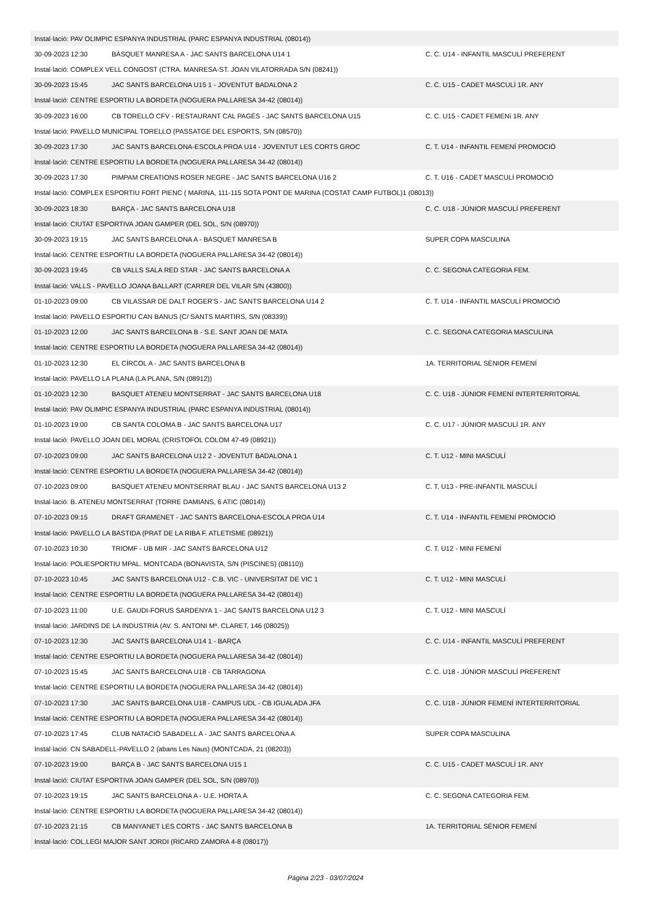| Instal·lació: PAV OLIMPIC ESPANYA INDUSTRIAL (PARC ESPANYA INDUSTRIAL (08014)) | | |
| 30-09-2023 12:30 | BÀSQUET MANRESA A - JAC SANTS BARCELONA U14 1 | C. C. U14 - INFANTIL MASCULÍ PREFERENT |
| Instal·lació: COMPLEX VELL CONGOST (CTRA. MANRESA-ST. JOAN VILATORRADA S/N (08241)) | | |
| 30-09-2023 15:45 | JAC SANTS BARCELONA U15 1 - JOVENTUT BADALONA 2 | C. C. U15 - CADET MASCULÍ 1R. ANY |
| Instal·lació: CENTRE ESPORTIU LA BORDETA (NOGUERA PALLARESA 34-42 (08014)) | | |
| 30-09-2023 16:00 | CB TORELLÓ CFV - RESTAURANT CAL PAGÈS - JAC SANTS BARCELONA U15 | C. C. U15 - CADET FEMENí 1R. ANY |
| Instal·lació: PAVELLO MUNICIPAL TORELLO (PASSATGE DEL ESPORTS, S/N (08570)) | | |
| 30-09-2023 17:30 | JAC SANTS BARCELONA-ESCOLA PROA U14 - JOVENTUT LES CORTS GROC | C. T. U14 - INFANTIL FEMENÍ PROMOCIÓ |
| Instal·lació: CENTRE ESPORTIU LA BORDETA (NOGUERA PALLARESA 34-42 (08014)) | | |
| 30-09-2023 17:30 | PIMPAM CREATIONS ROSER NEGRE - JAC SANTS BARCELONA U16 2 | C. T. U16 - CADET MASCULÍ PROMOCIÓ |
| Instal·lació: COMPLEX ESPORTIU FORT PIENC ( MARINA, 111-115 SOTA PONT DE MARINA (COSTAT CAMP FUTBOL)1 (08013)) | | |
| 30-09-2023 18:30 | BARÇA - JAC SANTS BARCELONA U18 | C. C. U18 - JÚNIOR MASCULÍ PREFERENT |
| Instal·lació: CIUTAT ESPORTIVA JOAN GAMPER (DEL SOL, S/N (08970)) | | |
| 30-09-2023 19:15 | JAC SANTS BARCELONA A - BÀSQUET MANRESA B | SUPER COPA MASCULINA |
| Instal·lació: CENTRE ESPORTIU LA BORDETA (NOGUERA PALLARESA 34-42 (08014)) | | |
| 30-09-2023 19:45 | CB VALLS SALA RED STAR - JAC SANTS BARCELONA A | C. C. SEGONA CATEGORIA FEM. |
| Instal·lació: VALLS - PAVELLO JOANA BALLART (CARRER DEL VILAR S/N (43800)) | | |
| 01-10-2023 09:00 | CB VILASSAR DE DALT ROGER'S - JAC SANTS BARCELONA U14 2 | C. T. U14 - INFANTIL MASCULÍ PROMOCIÓ |
| Instal·lació: PAVELLO ESPORTIU CAN BANUS (C/ SANTS MARTIRS, S/N (08339)) | | |
| 01-10-2023 12:00 | JAC SANTS BARCELONA B - S.E. SANT JOAN DE MATA | C. C. SEGONA CATEGORIA MASCULINA |
| Instal·lació: CENTRE ESPORTIU LA BORDETA (NOGUERA PALLARESA 34-42 (08014)) | | |
| 01-10-2023 12:30 | EL CÍRCOL A - JAC SANTS BARCELONA B | 1A. TERRITORIAL SÈNIOR FEMENÍ |
| Instal·lació: PAVELLO LA PLANA (LA PLANA, S/N (08912)) | | |
| 01-10-2023 12:30 | BASQUET ATENEU MONTSERRAT - JAC SANTS BARCELONA U18 | C. C. U18 - JÚNIOR FEMENÍ INTERTERRITORIAL |
| Instal·lació: PAV OLIMPIC ESPANYA INDUSTRIAL (PARC ESPANYA INDUSTRIAL (08014)) | | |
| 01-10-2023 19:00 | CB SANTA COLOMA B - JAC SANTS BARCELONA U17 | C. C. U17 - JÚNIOR MASCULÍ 1R. ANY |
| Instal·lació: PAVELLO JOAN DEL MORAL (CRISTOFOL COLOM 47-49 (08921)) | | |
| 07-10-2023 09:00 | JAC SANTS BARCELONA U12 2 - JOVENTUT BADALONA 1 | C. T. U12 - MINI MASCULÍ |
| Instal·lació: CENTRE ESPORTIU LA BORDETA (NOGUERA PALLARESA 34-42 (08014)) | | |
| 07-10-2023 09:00 | BASQUET ATENEU MONTSERRAT BLAU - JAC SANTS BARCELONA U13 2 | C. T. U13 - PRE-INFANTIL MASCULÍ |
| Instal·lació: B. ATENEU MONTSERRAT (TORRE DAMIANS, 6 ATIC (08014)) | | |
| 07-10-2023 09:15 | DRAFT GRAMENET - JAC SANTS BARCELONA-ESCOLA PROA U14 | C. T. U14 - INFANTIL FEMENÍ PROMOCIÓ |
| Instal·lació: PAVELLO LA BASTIDA (PRAT DE LA RIBA F. ATLETISME (08921)) | | |
| 07-10-2023 10:30 | TRIOMF - UB MIR - JAC SANTS BARCELONA U12 | C. T. U12 - MINI FEMENÍ |
| Instal·lació: POLIESPORTIU MPAL. MONTCADA (BONAVISTA, S/N (PISCINES) (08110)) | | |
| 07-10-2023 10:45 | JAC SANTS BARCELONA U12 - C.B. VIC - UNIVERSITAT DE VIC 1 | C. T. U12 - MINI MASCULÍ |
| Instal·lació: CENTRE ESPORTIU LA BORDETA (NOGUERA PALLARESA 34-42 (08014)) | | |
| 07-10-2023 11:00 | U.E. GAUDI-FORUS SARDENYA 1 - JAC SANTS BARCELONA U12 3 | C. T. U12 - MINI MASCULÍ |
| Instal·lació: JARDINS DE LA INDUSTRIA (AV. S. ANTONI Mª. CLARET, 146 (08025)) | | |
| 07-10-2023 12:30 | JAC SANTS BARCELONA U14 1 - BARÇA | C. C. U14 - INFANTIL MASCULÍ PREFERENT |
| Instal·lació: CENTRE ESPORTIU LA BORDETA (NOGUERA PALLARESA 34-42 (08014)) | | |
| 07-10-2023 15:45 | JAC SANTS BARCELONA U18 - CB TARRAGONA | C. C. U18 - JÚNIOR MASCULÍ PREFERENT |
| Instal·lació: CENTRE ESPORTIU LA BORDETA (NOGUERA PALLARESA 34-42 (08014)) | | |
| 07-10-2023 17:30 | JAC SANTS BARCELONA U18 - CAMPUS UDL - CB IGUALADA JFA | C. C. U18 - JÚNIOR FEMENÍ INTERTERRITORIAL |
| Instal·lació: CENTRE ESPORTIU LA BORDETA (NOGUERA PALLARESA 34-42 (08014)) | | |
| 07-10-2023 17:45 | CLUB NATACIÓ SABADELL A - JAC SANTS BARCELONA A | SUPER COPA MASCULINA |
| Instal·lació: CN SABADELL-PAVELLO 2 (abans Les Naus) (MONTCADA, 21 (08203)) | | |
| 07-10-2023 19:00 | BARÇA B - JAC SANTS BARCELONA U15 1 | C. C. U15 - CADET MASCULÍ 1R. ANY |
| Instal·lació: CIUTAT ESPORTIVA JOAN GAMPER (DEL SOL, S/N (08970)) | | |
| 07-10-2023 19:15 | JAC SANTS BARCELONA A - U.E. HORTA A | C. C. SEGONA CATEGORIA FEM. |
| Instal·lació: CENTRE ESPORTIU LA BORDETA (NOGUERA PALLARESA 34-42 (08014)) | | |
| 07-10-2023 21:15 | CB MANYANET LES CORTS - JAC SANTS BARCELONA B | 1A. TERRITORIAL SÈNIOR FEMENÍ |
| Instal·lació: COL.LEGI MAJOR SANT JORDI (RICARD ZAMORA 4-8 (08017)) | | |
Pàgina 2/23 - 03/07/2024